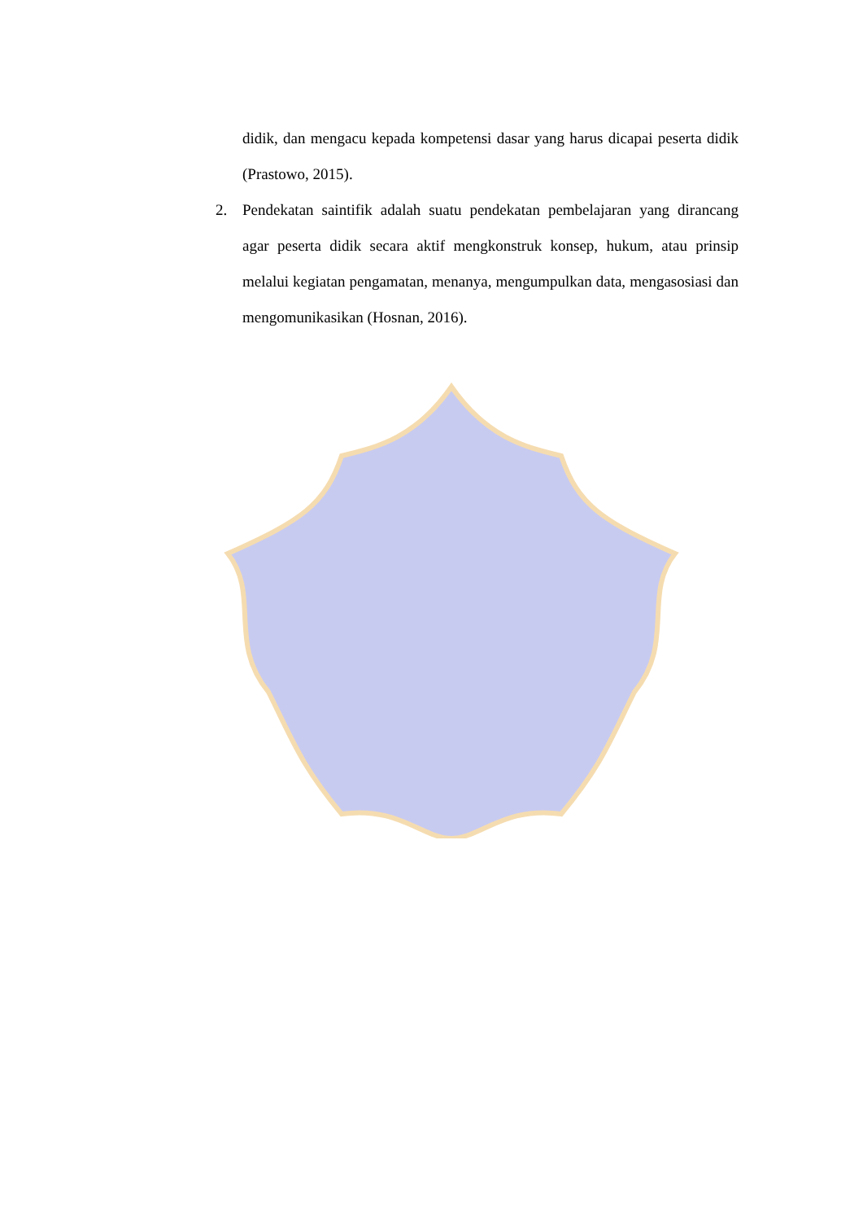didik, dan mengacu kepada kompetensi dasar yang harus dicapai peserta didik (Prastowo, 2015).
2. Pendekatan saintifik adalah suatu pendekatan pembelajaran yang dirancang agar peserta didik secara aktif mengkonstruk konsep, hukum, atau prinsip melalui kegiatan pengamatan, menanya, mengumpulkan data, mengasosiasi dan mengomunikasikan (Hosnan, 2016).